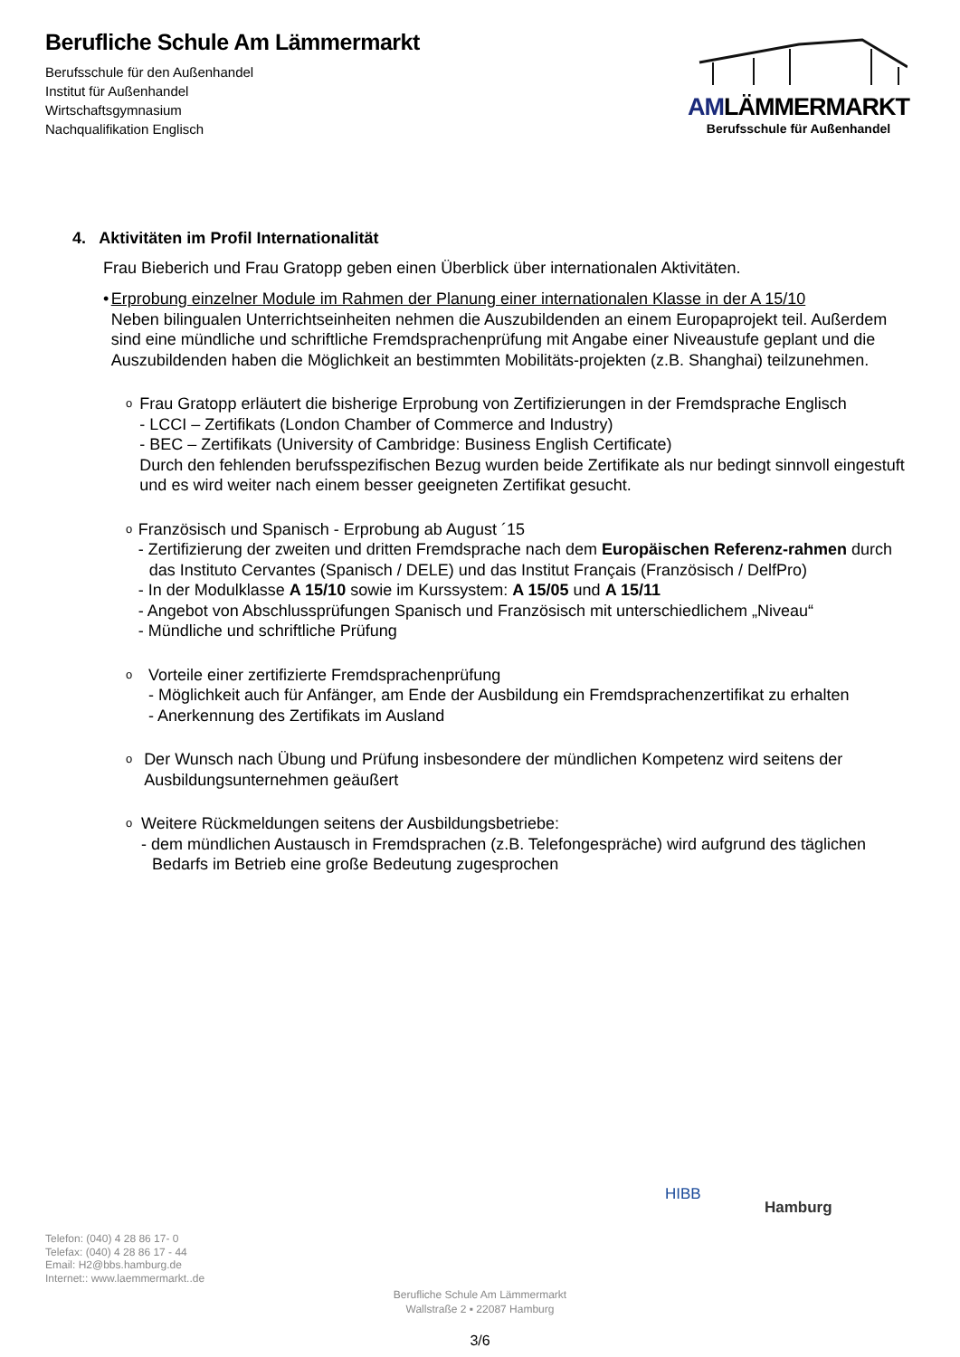Berufliche Schule Am Lämmermarkt
Berufsschule für den Außenhandel
Institut für Außenhandel
Wirtschaftsgymnasium
Nachqualifikation Englisch
AMLÄMMERMARKT
Berufsschule für Außenhandel
4. Aktivitäten im Profil Internationalität
Frau Bieberich und Frau Gratopp geben einen Überblick über internationalen Aktivitäten.
• Erprobung einzelner Module im Rahmen der Planung einer internationalen Klasse in der A 15/10
Neben bilingualen Unterrichtseinheiten nehmen die Auszubildenden an einem Europaprojekt teil. Außerdem sind eine mündliche und schriftliche Fremdsprachenprüfung mit Angabe einer Niveaustufe geplant und die Auszubildenden haben die Möglichkeit an bestimmten Mobilitäts-projekten (z.B. Shanghai) teilzunehmen.
o
Frau Gratopp erläutert die bisherige Erprobung von Zertifizierungen in der Fremdsprache Englisch
- LCCI – Zertifikats (London Chamber of Commerce and Industry)
- BEC – Zertifikats (University of Cambridge: Business English Certificate)
Durch den fehlenden berufsspezifischen Bezug wurden beide Zertifikate als nur bedingt sinnvoll eingestuft und es wird weiter nach einem besser geeigneten Zertifikat gesucht.
o
Französisch und Spanisch - Erprobung ab August ´15
- Zertifizierung der zweiten und dritten Fremdsprache nach dem Europäischen Referenz-rahmen durch das Instituto Cervantes (Spanisch / DELE) und das Institut Français (Französisch / DelfPro)
- In der Modulklasse A 15/10 sowie im Kurssystem: A 15/05 und A 15/11
- Angebot von Abschlussprüfungen Spanisch und Französisch mit unterschiedlichem „Niveau“
- Mündliche und schriftliche Prüfung
o
Vorteile einer zertifizierte Fremdsprachenprüfung
- Möglichkeit auch für Anfänger, am Ende der Ausbildung ein Fremdsprachenzertifikat zu erhalten
- Anerkennung des Zertifikats im Ausland
o
Der Wunsch nach Übung und Prüfung insbesondere der mündlichen Kompetenz wird seitens der Ausbildungsunternehmen geäußert
o
Weitere Rückmeldungen seitens der Ausbildungsbetriebe:
- dem mündlichen Austausch in Fremdsprachen (z.B. Telefongespräche) wird aufgrund des täglichen Bedarfs im Betrieb eine große Bedeutung zugesprochen
HIBB
Hamburg
Telefon: (040) 4 28 86 17- 0
Telefax: (040) 4 28 86 17 - 44
Email: H2@bbs.hamburg.de
Internet:: www.laemmermarkt..de
Berufliche Schule Am Lämmermarkt
Wallstraße 2 ▪ 22087 Hamburg
3/6